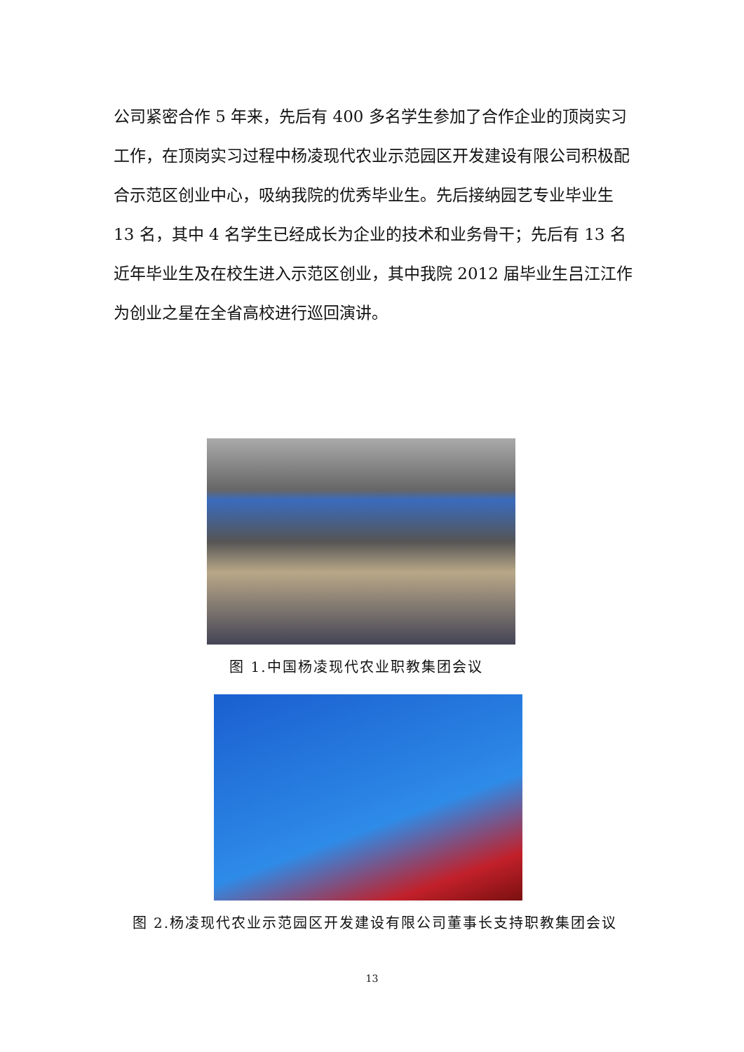公司紧密合作 5 年来，先后有 400 多名学生参加了合作企业的顶岗实习工作，在顶岗实习过程中杨凌现代农业示范园区开发建设有限公司积极配合示范区创业中心，吸纳我院的优秀毕业生。先后接纳园艺专业毕业生 13 名，其中 4 名学生已经成长为企业的技术和业务骨干；先后有 13 名近年毕业生及在校生进入示范区创业，其中我院 2012 届毕业生吕江江作为创业之星在全省高校进行巡回演讲。
图 1.中国杨凌现代农业职教集团会议
图 2.杨凌现代农业示范园区开发建设有限公司董事长支持职教集团会议
13